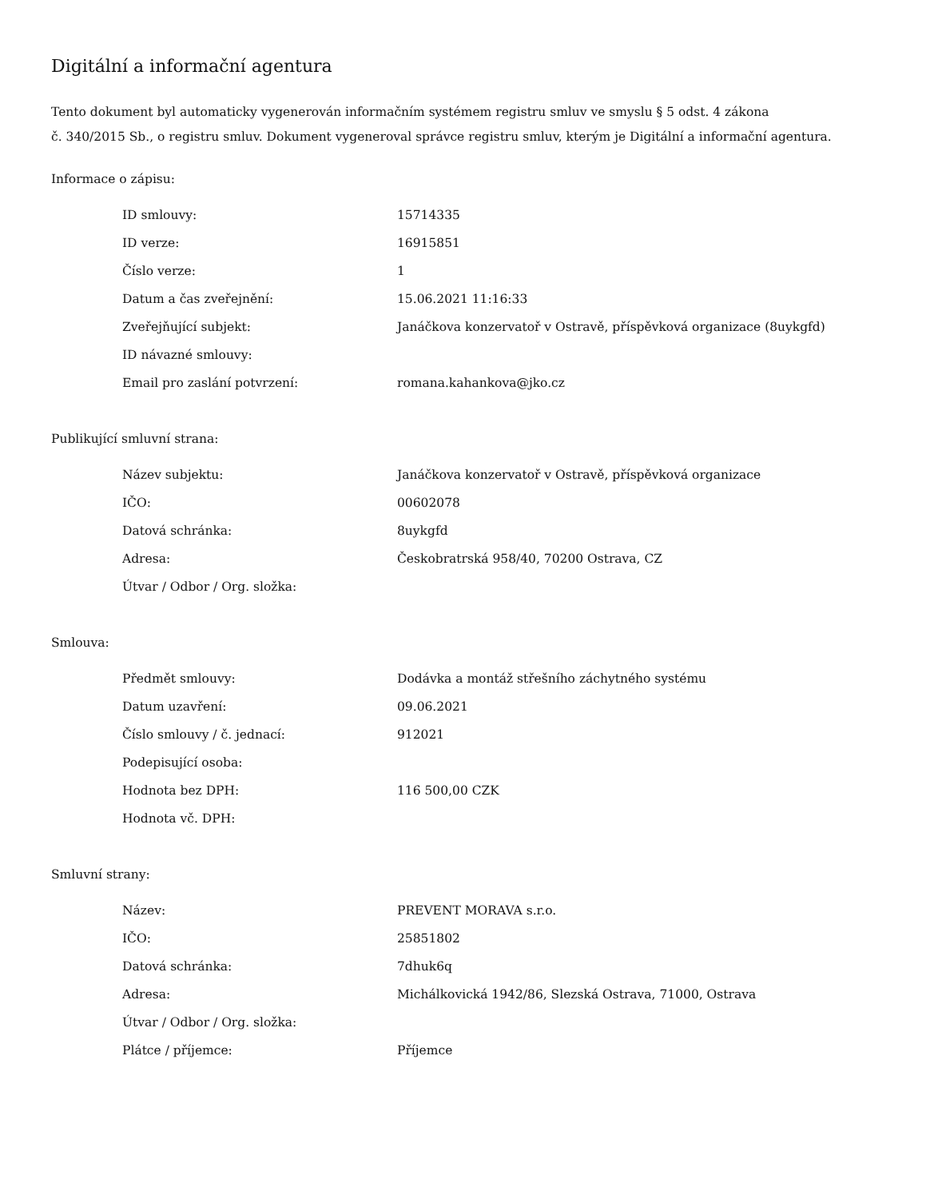Digitální a informační agentura
Tento dokument byl automaticky vygenerován informačním systémem registru smluv ve smyslu § 5 odst. 4 zákona
č. 340/2015 Sb., o registru smluv. Dokument vygeneroval správce registru smluv, kterým je Digitální a informační agentura.
Informace o zápisu:
| ID smlouvy: | 15714335 |
| ID verze: | 16915851 |
| Číslo verze: | 1 |
| Datum a čas zveřejnění: | 15.06.2021 11:16:33 |
| Zveřejňující subjekt: | Janáčkova konzervatoř v Ostravě, příspěvková organizace (8uykgfd) |
| ID návazné smlouvy: | |
| Email pro zaslání potvrzení: | romana.kahankova@jko.cz |
Publikující smluvní strana:
| Název subjektu: | Janáčkova konzervatoř v Ostravě, příspěvková organizace |
| IČO: | 00602078 |
| Datová schránka: | 8uykgfd |
| Adresa: | Českobratrská 958/40, 70200 Ostrava, CZ |
| Útvar / Odbor / Org. složka: | |
Smlouva:
| Předmět smlouvy: | Dodávka a montáž střešního záchytného systému |
| Datum uzavření: | 09.06.2021 |
| Číslo smlouvy / č. jednací: | 912021 |
| Podepisující osoba: | |
| Hodnota bez DPH: | 116 500,00 CZK |
| Hodnota vč. DPH: | |
Smluvní strany:
| Název: | PREVENT MORAVA s.r.o. |
| IČO: | 25851802 |
| Datová schránka: | 7dhuk6q |
| Adresa: | Michálkovická 1942/86, Slezská Ostrava, 71000, Ostrava |
| Útvar / Odbor / Org. složka: | |
| Plátce / příjemce: | Příjemce |